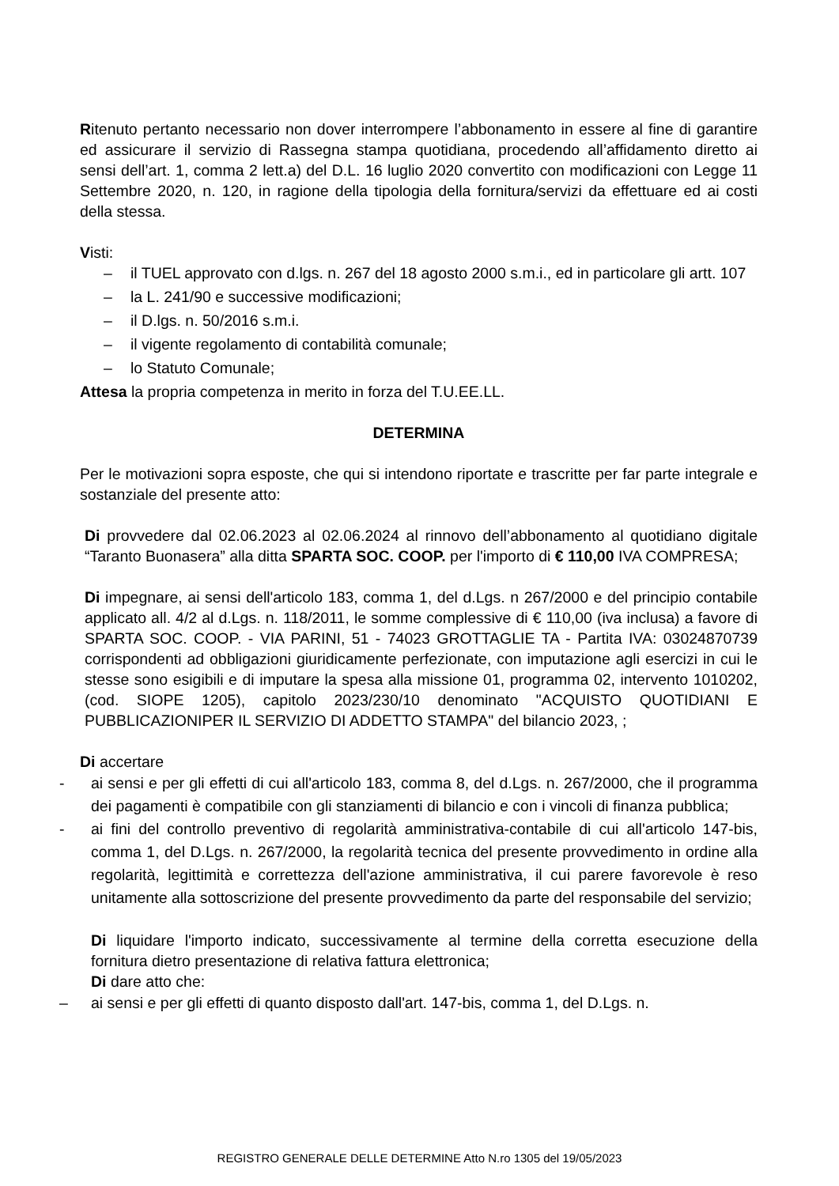Ritenuto pertanto necessario non dover interrompere l’abbonamento in essere al fine di garantire ed assicurare il servizio di Rassegna stampa quotidiana, procedendo all’affidamento diretto ai sensi dell’art. 1, comma 2 lett.a) del D.L. 16 luglio 2020 convertito con modificazioni con Legge 11 Settembre 2020, n. 120, in ragione della tipologia della fornitura/servizi da effettuare ed ai costi della stessa.
Visti:
– il TUEL approvato con d.lgs. n. 267 del 18 agosto 2000 s.m.i., ed in particolare gli artt. 107
– la L. 241/90 e successive modificazioni;
– il D.lgs. n. 50/2016 s.m.i.
– il vigente regolamento di contabilità comunale;
– lo Statuto Comunale;
Attesa la propria competenza in merito in forza del T.U.EE.LL.
DETERMINA
Per le motivazioni sopra esposte, che qui si intendono riportate e trascritte per far parte integrale e sostanziale del presente atto:
Di provvedere dal 02.06.2023 al 02.06.2024 al rinnovo dell’abbonamento al quotidiano digitale “Taranto Buonasera” alla ditta SPARTA SOC. COOP. per l'importo di € 110,00 IVA COMPRESA;
Di impegnare, ai sensi dell'articolo 183, comma 1, del d.Lgs. n 267/2000 e del principio contabile applicato all. 4/2 al d.Lgs. n. 118/2011, le somme complessive di € 110,00 (iva inclusa) a favore di SPARTA SOC. COOP. - VIA PARINI, 51 - 74023 GROTTAGLIE TA - Partita IVA: 03024870739 corrispondenti ad obbligazioni giuridicamente perfezionate, con imputazione agli esercizi in cui le stesse sono esigibili e di imputare la spesa alla missione 01, programma 02, intervento 1010202, (cod. SIOPE 1205), capitolo 2023/230/10 denominato "ACQUISTO QUOTIDIANI E PUBBLICAZIONIPER IL SERVIZIO DI ADDETTO STAMPA" del bilancio 2023, ;
Di accertare
- ai sensi e per gli effetti di cui all'articolo 183, comma 8, del d.Lgs. n. 267/2000, che il programma dei pagamenti è compatibile con gli stanziamenti di bilancio e con i vincoli di finanza pubblica;
- ai fini del controllo preventivo di regolarità amministrativa-contabile di cui all'articolo 147-bis, comma 1, del D.Lgs. n. 267/2000, la regolarità tecnica del presente provvedimento in ordine alla regolarità, legittimità e correttezza dell'azione amministrativa, il cui parere favorevole è reso unitamente alla sottoscrizione del presente provvedimento da parte del responsabile del servizio;
Di liquidare l'importo indicato, successivamente al termine della corretta esecuzione della fornitura dietro presentazione di relativa fattura elettronica;
Di dare atto che:
– ai sensi e per gli effetti di quanto disposto dall'art. 147-bis, comma 1, del D.Lgs. n.
REGISTRO GENERALE DELLE DETERMINE Atto N.ro 1305 del 19/05/2023